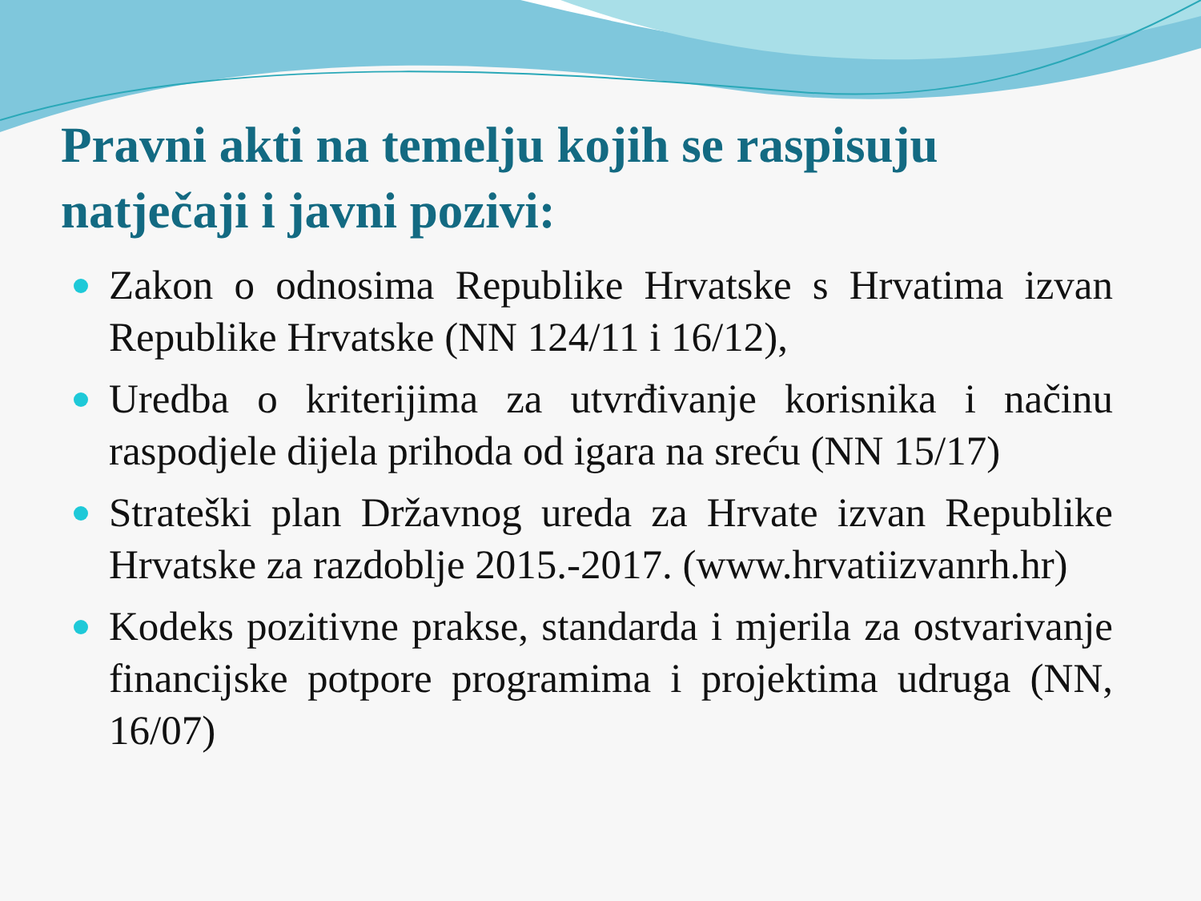Pravni akti na temelju kojih se raspisuju natječaji i javni pozivi:
Zakon o odnosima Republike Hrvatske s Hrvatima izvan Republike Hrvatske (NN 124/11 i 16/12),
Uredba o kriterijima za utvrđivanje korisnika i načinu raspodjele dijela prihoda od igara na sreću (NN 15/17)
Strateški plan Državnog ureda za Hrvate izvan Republike Hrvatske za razdoblje 2015.-2017. (www.hrvatiizvanrh.hr)
Kodeks pozitivne prakse, standarda i mjerila za ostvarivanje financijske potpore programima i projektima udruga (NN, 16/07)